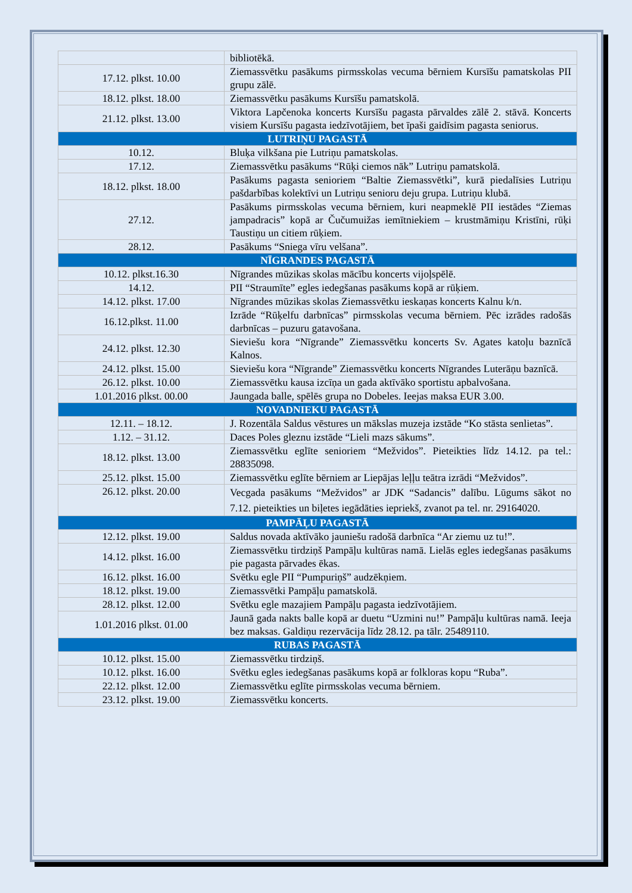| | bibliotēkā. |
| 17.12. plkst. 10.00 | Ziemassvētku pasākums pirmsskolas vecuma bērniem Kursīšu pamatskolas PII grupu zālē. |
| 18.12. plkst. 18.00 | Ziemassvētku pasākums Kursīšu pamatskolā. |
| 21.12. plkst. 13.00 | Viktora Lapčenoka koncerts Kursīšu pagasta pārvaldes zālē 2. stāvā. Koncerts visiem Kursīšu pagasta iedzīvotājiem, bet īpaši gaidīsim pagasta seniorus. |
| LUTRIŅU PAGASTĀ | |
| 10.12. | Bluķa vilkšana pie Lutriņu pamatskolas. |
| 17.12. | Ziemassvētku pasākums “Rūķi ciemos nāk” Lutriņu pamatskolā. |
| 18.12. plkst. 18.00 | Pasākums pagasta senioriem “Baltie Ziemassvētki”, kurā piedalīsies Lutriņu pašdarbības kolektīvi un Lutriņu senioru deju grupa. Lutriņu klubā. |
| 27.12. | Pasākums pirmsskolas vecuma bērniem, kuri neapmeklē PII iestādes “Ziemas jampadracis” kopā ar Čučumuižas iemītniekiem – krustmāmiņu Kristīni, rūķi Taustiņu un citiem rūķiem. |
| 28.12. | Pasākums “Sniega vīru velšana”. |
| NĪGRANDES PAGASTĀ | |
| 10.12. plkst.16.30 | Nīgrandes mūzikas skolas mācību koncerts vijoļspēlē. |
| 14.12. | PII “Straumīte” egles iedegšanas pasākums kopā ar rūķiem. |
| 14.12. plkst. 17.00 | Nīgrandes mūzikas skolas Ziemassvētku ieskaņas koncerts Kalnu k/n. |
| 16.12.plkst. 11.00 | Izrāde “Rūķelfu darbnīcas” pirmsskolas vecuma bērniem. Pēc izrādes radošās darbnīcas – puzuru gatavošana. |
| 24.12. plkst. 12.30 | Sieviešu kora “Nīgrande” Ziemassvētku koncerts Sv. Agates katoļu baznīcā Kalnos. |
| 24.12. plkst. 15.00 | Sieviešu kora “Nīgrande” Ziemassvētku koncerts Nīgrandes Luterāņu baznīcā. |
| 26.12. plkst. 10.00 | Ziemassvētku kausa izcīņa un gada aktīvāko sportistu apbalvošana. |
| 1.01.2016 plkst. 00.00 | Jaungada balle, spēlēs grupa no Dobeles. Ieejas maksa EUR 3.00. |
| NOVADNIEKU PAGASTĀ | |
| 12.11. – 18.12. | J. Rozentāla Saldus vēstures un mākslas muzeja izstāde “Ko stāsta senlietas”. |
| 1.12. – 31.12. | Daces Poles gleznu izstāde “Lieli mazs sākums”. |
| 18.12. plkst. 13.00 | Ziemassvētku eglīte senioriem “Mežvidos”. Pieteikties līdz 14.12. pa tel.: 28835098. |
| 25.12. plkst. 15.00 | Ziemassvētku eglīte bērniem ar Liepājas leļļu teātra izrādi “Mežvidos”. |
| 26.12. plkst. 20.00 | Vecgada pasākums “Mežvidos” ar JDK “Sadancis” dalību. Lūgums sākot no 7.12. pieteikties un biļetes iegādāties iepriekš, zvanot pa tel. nr. 29164020. |
| PAMPĀĻU PAGASTĀ | |
| 12.12. plkst. 19.00 | Saldus novada aktīvāko jauniešu radošā darbnīca “Ar ziemu uz tu!”. |
| 14.12. plkst. 16.00 | Ziemassvētku tirdziņš Pampāļu kultūras namā. Lielās egles iedegšanas pasākums pie pagasta pārvades ēkas. |
| 16.12. plkst. 16.00 | Svētku egle PII “Pumpuriņš” audzēkņiem. |
| 18.12. plkst. 19.00 | Ziemassvētki Pampāļu pamatskolā. |
| 28.12. plkst. 12.00 | Svētku egle mazajiem Pampāļu pagasta iedzīvotājiem. |
| 1.01.2016 plkst. 01.00 | Jaunā gada nakts balle kopā ar duetu “Uzmini nu!” Pampāļu kultūras namā. Ieeja bez maksas. Galdiņu rezervācija līdz 28.12. pa tālr. 25489110. |
| RUBAS PAGASTĀ | |
| 10.12. plkst. 15.00 | Ziemassvētku tirdziņš. |
| 10.12. plkst. 16.00 | Svētku egles iedegšanas pasākums kopā ar folkloras kopu “Ruba”. |
| 22.12. plkst. 12.00 | Ziemassvētku eglīte pirmsskolas vecuma bērniem. |
| 23.12. plkst. 19.00 | Ziemassvētku koncerts. |